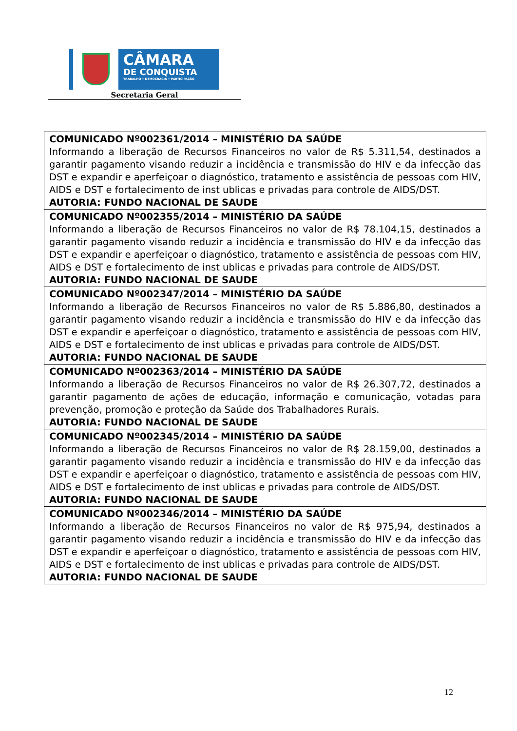CÂMARA
DE CONQUISTA
TRABALHO • DEMOCRACIA • PARTICIPAÇÃO
Secretaria Geral
| COMUNICADO Nº002361/2014 – MINISTÉRIO DA SAÚDE Informando a liberação de Recursos Financeiros no valor de R$ 5.311,54, destinados a garantir pagamento visando reduzir a incidência e transmissão do HIV e da infecção das DST e expandir e aperfeiçoar o diagnóstico, tratamento e assistência de pessoas com HIV, AIDS e DST e fortalecimento de inst ublicas e privadas para controle de AIDS/DST. AUTORIA: FUNDO NACIONAL DE SAUDE |
| COMUNICADO Nº002355/2014 – MINISTÉRIO DA SAÚDE Informando a liberação de Recursos Financeiros no valor de R$ 78.104,15, destinados a garantir pagamento visando reduzir a incidência e transmissão do HIV e da infecção das DST e expandir e aperfeiçoar o diagnóstico, tratamento e assistência de pessoas com HIV, AIDS e DST e fortalecimento de inst ublicas e privadas para controle de AIDS/DST. AUTORIA: FUNDO NACIONAL DE SAUDE |
| COMUNICADO Nº002347/2014 – MINISTÉRIO DA SAÚDE Informando a liberação de Recursos Financeiros no valor de R$ 5.886,80, destinados a garantir pagamento visando reduzir a incidência e transmissão do HIV e da infecção das DST e expandir e aperfeiçoar o diagnóstico, tratamento e assistência de pessoas com HIV, AIDS e DST e fortalecimento de inst ublicas e privadas para controle de AIDS/DST. AUTORIA: FUNDO NACIONAL DE SAUDE |
| COMUNICADO Nº002363/2014 – MINISTÉRIO DA SAÚDE Informando a liberação de Recursos Financeiros no valor de R$ 26.307,72, destinados a garantir pagamento de ações de educação, informação e comunicação, votadas para prevenção, promoção e proteção da Saúde dos Trabalhadores Rurais. AUTORIA: FUNDO NACIONAL DE SAUDE |
| COMUNICADO Nº002345/2014 – MINISTÉRIO DA SAÚDE Informando a liberação de Recursos Financeiros no valor de R$ 28.159,00, destinados a garantir pagamento visando reduzir a incidência e transmissão do HIV e da infecção das DST e expandir e aperfeiçoar o diagnóstico, tratamento e assistência de pessoas com HIV, AIDS e DST e fortalecimento de inst ublicas e privadas para controle de AIDS/DST. AUTORIA: FUNDO NACIONAL DE SAUDE |
| COMUNICADO Nº002346/2014 – MINISTÉRIO DA SAÚDE Informando a liberação de Recursos Financeiros no valor de R$ 975,94, destinados a garantir pagamento visando reduzir a incidência e transmissão do HIV e da infecção das DST e expandir e aperfeiçoar o diagnóstico, tratamento e assistência de pessoas com HIV, AIDS e DST e fortalecimento de inst ublicas e privadas para controle de AIDS/DST. AUTORIA: FUNDO NACIONAL DE SAUDE |
12